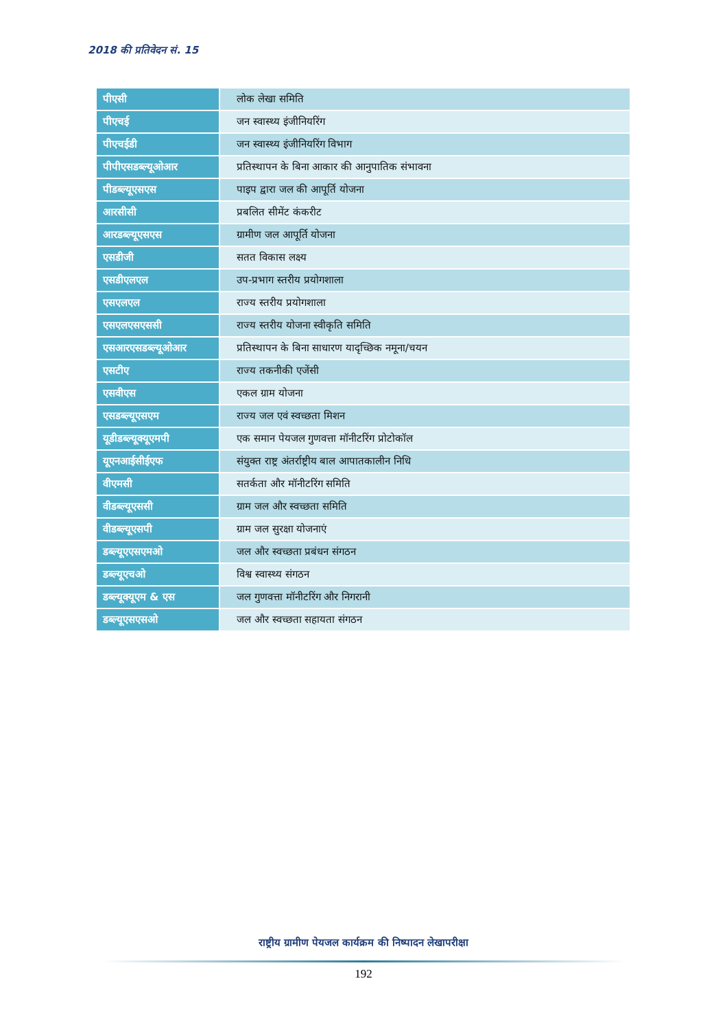2018 की प्रतिवेदन सं. 15
| पीएसी | लोक लेखा समिति |
| पीएचई | जन स्वास्थ्य इंजीनियरिंग |
| पीएचईडी | जन स्वास्थ्य इंजीनियरिंग विभाग |
| पीपीएसडब्ल्यूओआर | प्रतिस्थापन के बिना आकार की आनुपातिक संभावना |
| पीडब्ल्यूएसएस | पाइप द्वारा जल की आपूर्ति योजना |
| आरसीसी | प्रबलित सीमेंट कंकरीट |
| आरडब्ल्यूएसएस | ग्रामीण जल आपूर्ति योजना |
| एसडीजी | सतत विकास लक्ष्य |
| एसडीएलएल | उप-प्रभाग स्तरीय प्रयोगशाला |
| एसएलएल | राज्य स्तरीय प्रयोगशाला |
| एसएलएसएससी | राज्य स्तरीय योजना स्वीकृति समिति |
| एसआरएसडब्ल्यूओआर | प्रतिस्थापन के बिना साधारण यादृच्छिक नमूना/चयन |
| एसटीए | राज्य तकनीकी एजेंसी |
| एसवीएस | एकल ग्राम योजना |
| एसडब्ल्यूएसएम | राज्य जल एवं स्वच्छता मिशन |
| यूडीडब्ल्यूक्यूएमपी | एक समान पेयजल गुणवत्ता मॉनीटरिंग प्रोटोकॉल |
| यूएनआईसीईएफ | संयुक्त राष्ट्र अंतर्राष्ट्रीय बाल आपातकालीन निधि |
| वीएमसी | सतर्कता और मॉनीटरिंग समिति |
| वीडब्ल्यूएससी | ग्राम जल और स्वच्छता समिति |
| वीडब्ल्यूएसपी | ग्राम जल सुरक्षा योजनाएं |
| डब्ल्यूएएसएमओ | जल और स्वच्छता प्रबंधन संगठन |
| डब्ल्यूएचओ | विश्व स्वास्थ्य संगठन |
| डब्ल्यूक्यूएम & एस | जल गुणवत्ता मॉनीटरिंग और निगरानी |
| डब्ल्यूएसएसओ | जल और स्वच्छता सहायता संगठन |
राष्ट्रीय ग्रामीण पेयजल कार्यक्रम की निष्पादन लेखापरीक्षा
192